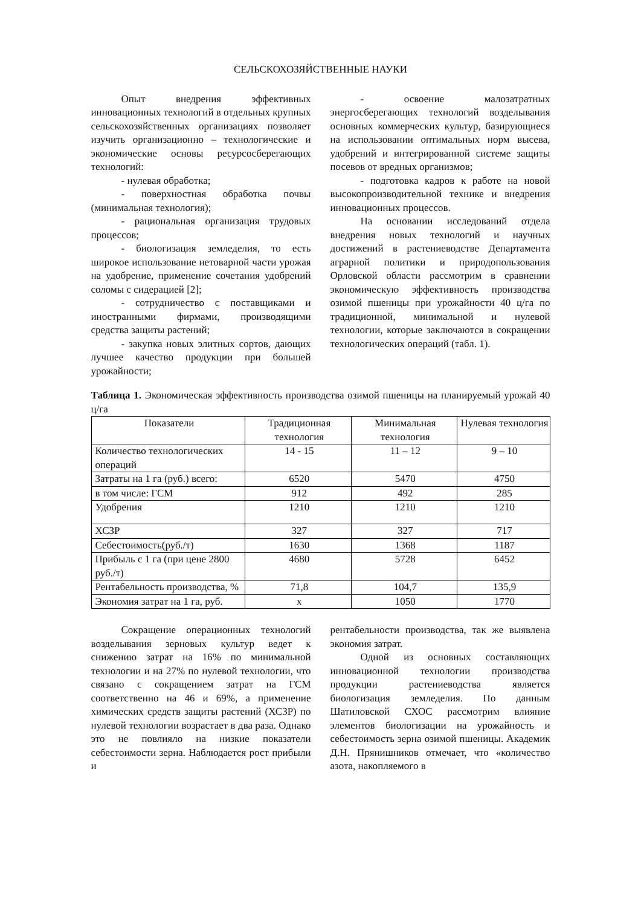СЕЛЬСКОХОЗЯЙСТВЕННЫЕ НАУКИ
Опыт внедрения эффективных инновационных технологий в отдельных крупных сельскохозяйственных организациях позволяет изучить организационно – технологические и экономические основы ресурсосберегающих технологий:
- нулевая обработка;
- поверхностная обработка почвы (минимальная технология);
- рациональная организация трудовых процессов;
- биологизация земледелия, то есть широкое использование нетоварной части урожая на удобрение, применение сочетания удобрений соломы с сидерацией [2];
- сотрудничество с поставщиками и иностранными фирмами, производящими средства защиты растений;
- закупка новых элитных сортов, дающих лучшее качество продукции при большей урожайности;
- освоение малозатратных энергосберегающих технологий возделывания основных коммерческих культур, базирующиеся на использовании оптимальных норм высева, удобрений и интегрированной системе защиты посевов от вредных организмов;
- подготовка кадров к работе на новой высокопроизводительной технике и внедрения инновационных процессов.
На основании исследований отдела внедрения новых технологий и научных достижений в растениеводстве Департамента аграрной политики и природопользования Орловской области рассмотрим в сравнении экономическую эффективность производства озимой пшеницы при урожайности 40 ц/га по традиционной, минимальной и нулевой технологии, которые заключаются в сокращении технологических операций (табл. 1).
Таблица 1. Экономическая эффективность производства озимой пшеницы на планируемый урожай 40 ц/га
| Показатели | Традиционная технология | Минимальная технология | Нулевая технология |
| --- | --- | --- | --- |
| Количество технологических операций | 14 - 15 | 11 – 12 | 9 – 10 |
| Затраты на 1 га (руб.) всего: | 6520 | 5470 | 4750 |
| в том числе: ГСМ | 912 | 492 | 285 |
| Удобрения | 1210 | 1210 | 1210 |
| ХСЗР | 327 | 327 | 717 |
| Себестоимость(руб./т) | 1630 | 1368 | 1187 |
| Прибыль с 1 га (при цене 2800 руб./т) | 4680 | 5728 | 6452 |
| Рентабельность производства, % | 71,8 | 104,7 | 135,9 |
| Экономия затрат на 1 га, руб. | х | 1050 | 1770 |
Сокращение операционных технологий возделывания зерновых культур ведет к снижению затрат на 16% по минимальной технологии и на 27% по нулевой технологии, что связано с сокращением затрат на ГСМ соответственно на 46 и 69%, а применение химических средств защиты растений (ХСЗР) по нулевой технологии возрастает в два раза. Однако это не повлияло на низкие показатели себестоимости зерна. Наблюдается рост прибыли и
рентабельности производства, так же выявлена экономия затрат.
Одной из основных составляющих инновационной технологии производства продукции растениеводства является биологизация земледелия. По данным Шатиловской СХОС рассмотрим влияние элементов биологизации на урожайность и себестоимость зерна озимой пшеницы. Академик Д.Н. Прянишников отмечает, что «количество азота, накопляемого в